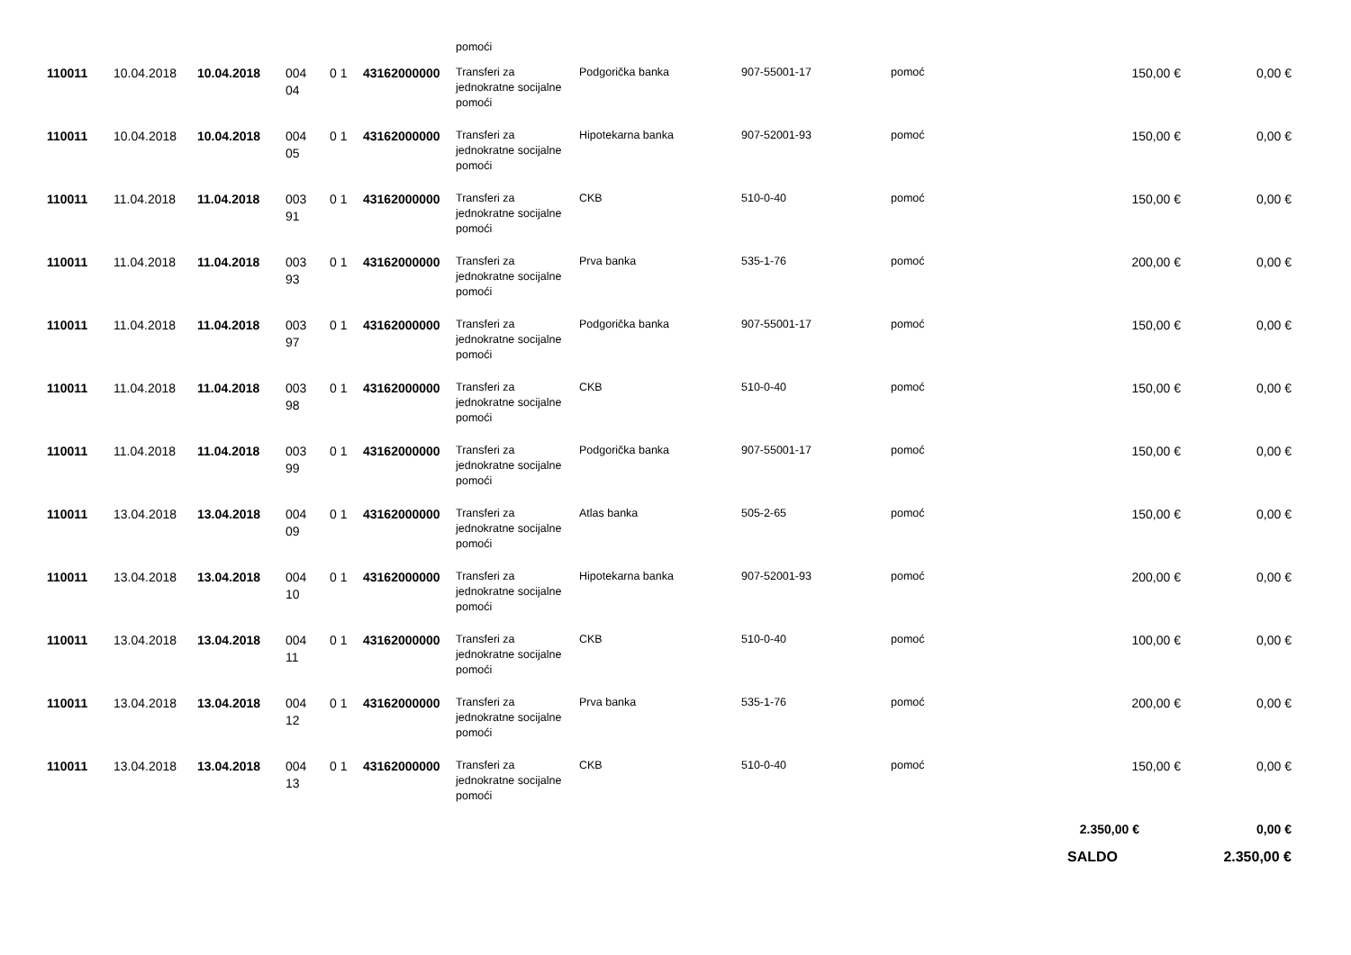| | | | | | | pomoći | | | | | |
| 110011 | 10.04.2018 | 10.04.2018 | 004 04 | 0 1 | 43162000000 | Transferi za jednokratne socijalne pomoći | Podgorička banka | 907-55001-17 | pomoć | 150,00 € | 0,00 € |
| 110011 | 10.04.2018 | 10.04.2018 | 004 05 | 0 1 | 43162000000 | Transferi za jednokratne socijalne pomoći | Hipotekarna banka | 907-52001-93 | pomoć | 150,00 € | 0,00 € |
| 110011 | 11.04.2018 | 11.04.2018 | 003 91 | 0 1 | 43162000000 | Transferi za jednokratne socijalne pomoći | CKB | 510-0-40 | pomoć | 150,00 € | 0,00 € |
| 110011 | 11.04.2018 | 11.04.2018 | 003 93 | 0 1 | 43162000000 | Transferi za jednokratne socijalne pomoći | Prva banka | 535-1-76 | pomoć | 200,00 € | 0,00 € |
| 110011 | 11.04.2018 | 11.04.2018 | 003 97 | 0 1 | 43162000000 | Transferi za jednokratne socijalne pomoći | Podgorička banka | 907-55001-17 | pomoć | 150,00 € | 0,00 € |
| 110011 | 11.04.2018 | 11.04.2018 | 003 98 | 0 1 | 43162000000 | Transferi za jednokratne socijalne pomoći | CKB | 510-0-40 | pomoć | 150,00 € | 0,00 € |
| 110011 | 11.04.2018 | 11.04.2018 | 003 99 | 0 1 | 43162000000 | Transferi za jednokratne socijalne pomoći | Podgorička banka | 907-55001-17 | pomoć | 150,00 € | 0,00 € |
| 110011 | 13.04.2018 | 13.04.2018 | 004 09 | 0 1 | 43162000000 | Transferi za jednokratne socijalne pomoći | Atlas banka | 505-2-65 | pomoć | 150,00 € | 0,00 € |
| 110011 | 13.04.2018 | 13.04.2018 | 004 10 | 0 1 | 43162000000 | Transferi za jednokratne socijalne pomoći | Hipotekarna banka | 907-52001-93 | pomoć | 200,00 € | 0,00 € |
| 110011 | 13.04.2018 | 13.04.2018 | 004 11 | 0 1 | 43162000000 | Transferi za jednokratne socijalne pomoći | CKB | 510-0-40 | pomoć | 100,00 € | 0,00 € |
| 110011 | 13.04.2018 | 13.04.2018 | 004 12 | 0 1 | 43162000000 | Transferi za jednokratne socijalne pomoći | Prva banka | 535-1-76 | pomoć | 200,00 € | 0,00 € |
| 110011 | 13.04.2018 | 13.04.2018 | 004 13 | 0 1 | 43162000000 | Transferi za jednokratne socijalne pomoći | CKB | 510-0-40 | pomoć | 150,00 € | 0,00 € |
| | | | | | | | | | | 2.350,00 € | 0,00 € |
| | | | | | | | | | | SALDO | 2.350,00 € |